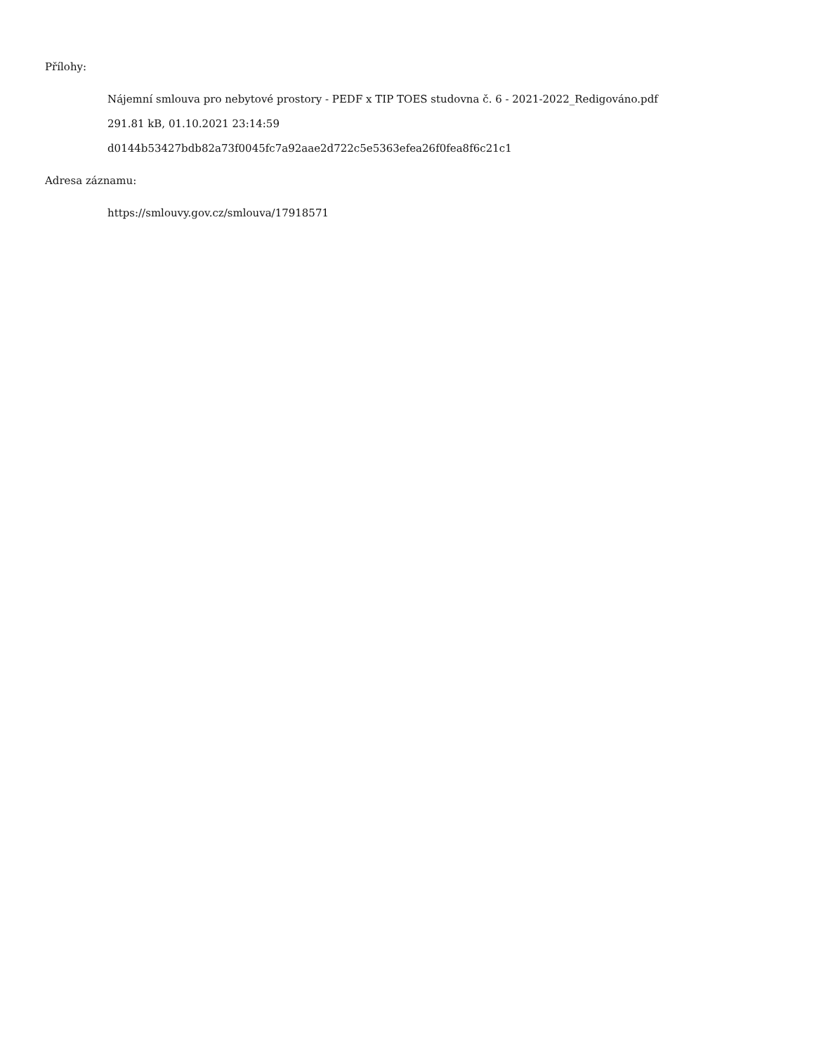Přílohy:
Nájemní smlouva pro nebytové prostory - PEDF x TIP TOES studovna č. 6 - 2021-2022_Redigováno.pdf
291.81 kB, 01.10.2021 23:14:59
d0144b53427bdb82a73f0045fc7a92aae2d722c5e5363efea26f0fea8f6c21c1
Adresa záznamu:
https://smlouvy.gov.cz/smlouva/17918571